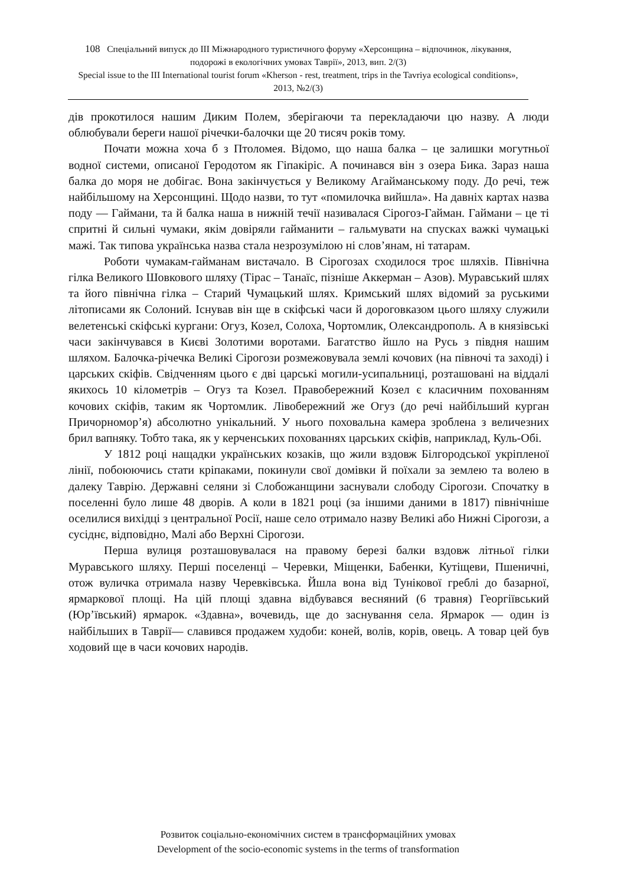108 Спеціальний випуск до ІІІ Міжнародного туристичного форуму «Херсонщина – відпочинок, лікування, подорожі в екологічних умовах Таврії», 2013, вип. 2/(3)
Special issue to the III International tourist forum «Kherson - rest, treatment, trips in the Tavriya ecological conditions», 2013, №2/(3)
дів прокотилося нашим Диким Полем, зберігаючи та перекладаючи цю назву. А люди облюбували береги нашої річечки-балочки ще 20 тисяч років тому.
Почати можна хоча б з Птоломея. Відомо, що наша балка – це залишки могутньої водної системи, описаної Геродотом як Гіпакіріс. А починався він з озера Бика. Зараз наша балка до моря не добігає. Вона закінчується у Великому Агайманському поду. До речі, теж найбільшому на Херсонщині. Щодо назви, то тут «помилочка вийшла». На давніх картах назва поду — Гаймани, та й балка наша в нижній течії називалася Сірогоз-Гайман. Гаймани – це ті спритні й сильні чумаки, якім довіряли гайманити – гальмувати на спусках важкі чумацькі мажі. Так типова українська назва стала незрозумілою ні слов’янам, ні татарам.
Роботи чумакам-гайманам вистачало. В Сірогозах сходилося троє шляхів. Північна гілка Великого Шовкового шляху (Тірас – Танаїс, пізніше Аккерман – Азов). Муравський шлях та його північна гілка – Старий Чумацький шлях. Кримський шлях відомий за руськими літописами як Солоний. Існував він ще в скіфські часи й дороговказом цього шляху служили велетенські скіфські кургани: Огуз, Козел, Солоха, Чортомлик, Олександрополь. А в князівські часи закінчувався в Києві Золотими воротами. Багатство йшло на Русь з півдня нашим шляхом. Балочка-річечка Великі Сірогози розмежовувала землі кочових (на півночі та заході) і царських скіфів. Свідченням цього є дві царські могили-усипальниці, розташовані на віддалі якихось 10 кілометрів – Огуз та Козел. Правобережний Козел є класичним похованням кочових скіфів, таким як Чортомлик. Лівобережний же Огуз (до речі найбільший курган Причорномор’я) абсолютно унікальний. У нього поховальна камера зроблена з величезних брил вапняку. Тобто така, як у керченських похованнях царських скіфів, наприклад, Куль-Обі.
У 1812 році нащадки українських козаків, що жили вздовж Білгородської укріпленої лінії, побоюючись стати кріпаками, покинули свої домівки й поїхали за землею та волею в далеку Таврію. Державні селяни зі Слобожанщини заснували слободу Сірогози. Спочатку в поселенні було лише 48 дворів. А коли в 1821 році (за іншими даними в 1817) північніше оселилися вихідці з центральної Росії, наше село отримало назву Великі або Нижні Сірогози, а сусіднє, відповідно, Малі або Верхні Сірогози.
Перша вулиця розташовувалася на правому березі балки вздовж літньої гілки Муравського шляху. Перші поселенці – Черевки, Міщенки, Бабенки, Кутіщеви, Пшеничні, отож вуличка отримала назву Черевківська. Йшла вона від Тунікової греблі до базарної, ярмаркової площі. На цій площі здавна відбувався весняний (6 травня) Георгіївський (Юр’ївський) ярмарок. «Здавна», вочевидь, ще до заснування села. Ярмарок — один із найбільших в Таврії— славився продажем худоби: коней, волів, корів, овець. А товар цей був ходовий ще в часи кочових народів.
Розвиток соціально-економічних систем в трансформаційних умовах
Development of the socio-economic systems in the terms of transformation